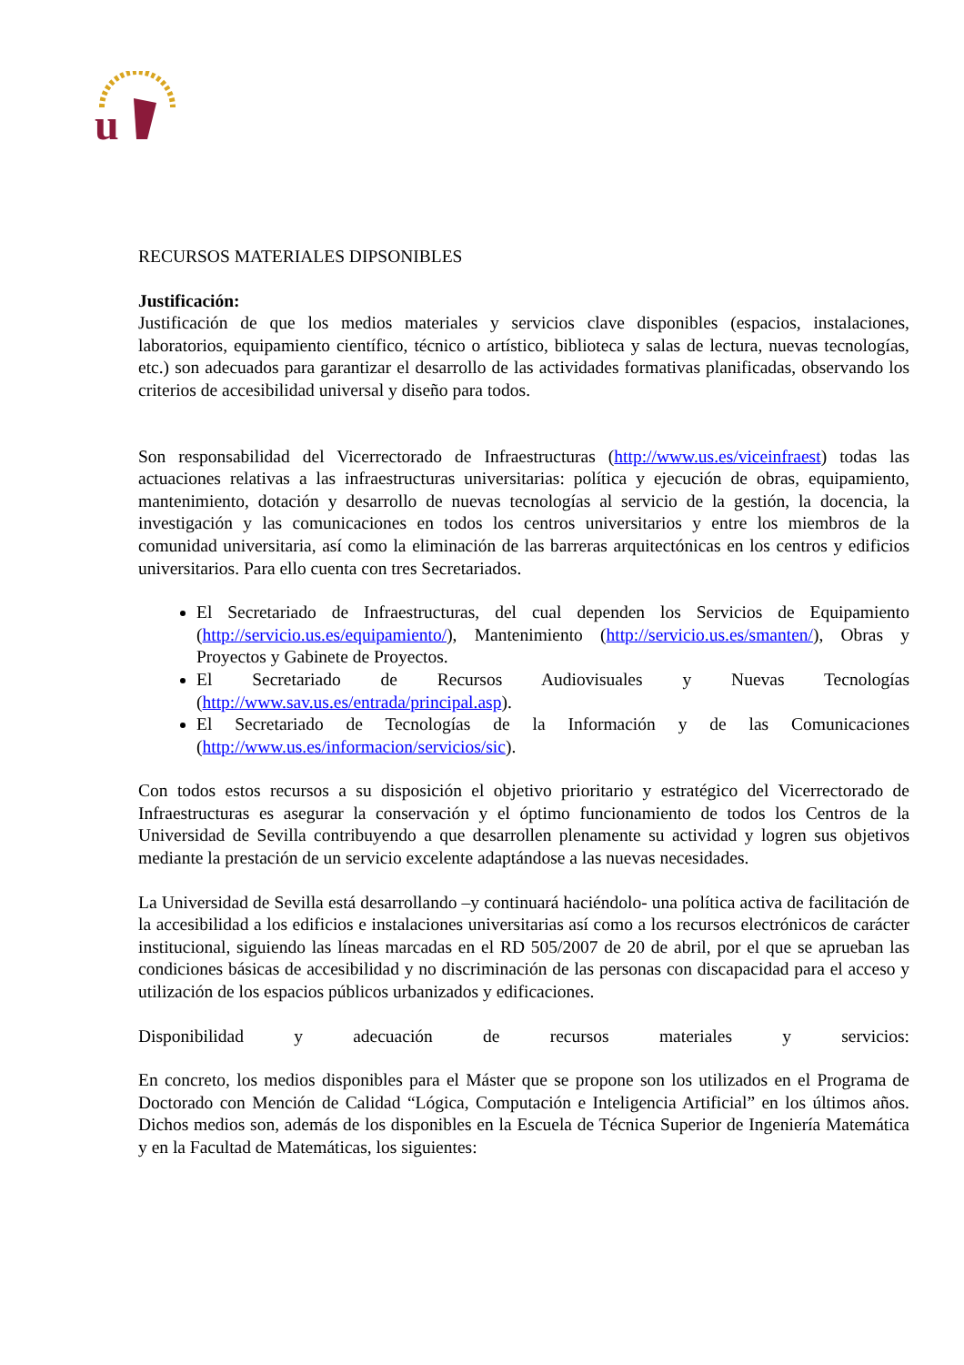u
RECURSOS MATERIALES DIPSONIBLES
Justificación:
Justificación de que los medios materiales y servicios clave disponibles (espacios, instalaciones, laboratorios, equipamiento científico, técnico o artístico, biblioteca y salas de lectura, nuevas tecnologías, etc.) son adecuados para garantizar el desarrollo de las actividades formativas planificadas, observando los criterios de accesibilidad universal y diseño para todos.
Son responsabilidad del Vicerrectorado de Infraestructuras (http://www.us.es/viceinfraest) todas las actuaciones relativas a las infraestructuras universitarias: política y ejecución de obras, equipamiento, mantenimiento, dotación y desarrollo de nuevas tecnologías al servicio de la gestión, la docencia, la investigación y las comunicaciones en todos los centros universitarios y entre los miembros de la comunidad universitaria, así como la eliminación de las barreras arquitectónicas en los centros y edificios universitarios. Para ello cuenta con tres Secretariados.
El Secretariado de Infraestructuras, del cual dependen los Servicios de Equipamiento (http://servicio.us.es/equipamiento/), Mantenimiento (http://servicio.us.es/smanten/), Obras y Proyectos y Gabinete de Proyectos.
El Secretariado de Recursos Audiovisuales y Nuevas Tecnologías (http://www.sav.us.es/entrada/principal.asp).
El Secretariado de Tecnologías de la Información y de las Comunicaciones (http://www.us.es/informacion/servicios/sic).
Con todos estos recursos a su disposición el objetivo prioritario y estratégico del Vicerrectorado de Infraestructuras es asegurar la conservación y el óptimo funcionamiento de todos los Centros de la Universidad de Sevilla contribuyendo a que desarrollen plenamente su actividad y logren sus objetivos mediante la prestación de un servicio excelente adaptándose a las nuevas necesidades.
La Universidad de Sevilla está desarrollando –y continuará haciéndolo- una política activa de facilitación de la accesibilidad a los edificios e instalaciones universitarias así como a los recursos electrónicos de carácter institucional, siguiendo las líneas marcadas en el RD 505/2007 de 20 de abril, por el que se aprueban las condiciones básicas de accesibilidad y no discriminación de las personas con discapacidad para el acceso y utilización de los espacios públicos urbanizados y edificaciones.
Disponibilidad y adecuación de recursos materiales y servicios:
En concreto, los medios disponibles para el Máster que se propone son los utilizados en el Programa de Doctorado con Mención de Calidad “Lógica, Computación e Inteligencia Artificial” en los últimos años. Dichos medios son, además de los disponibles en la Escuela de Técnica Superior de Ingeniería Matemática y en la Facultad de Matemáticas, los siguientes: